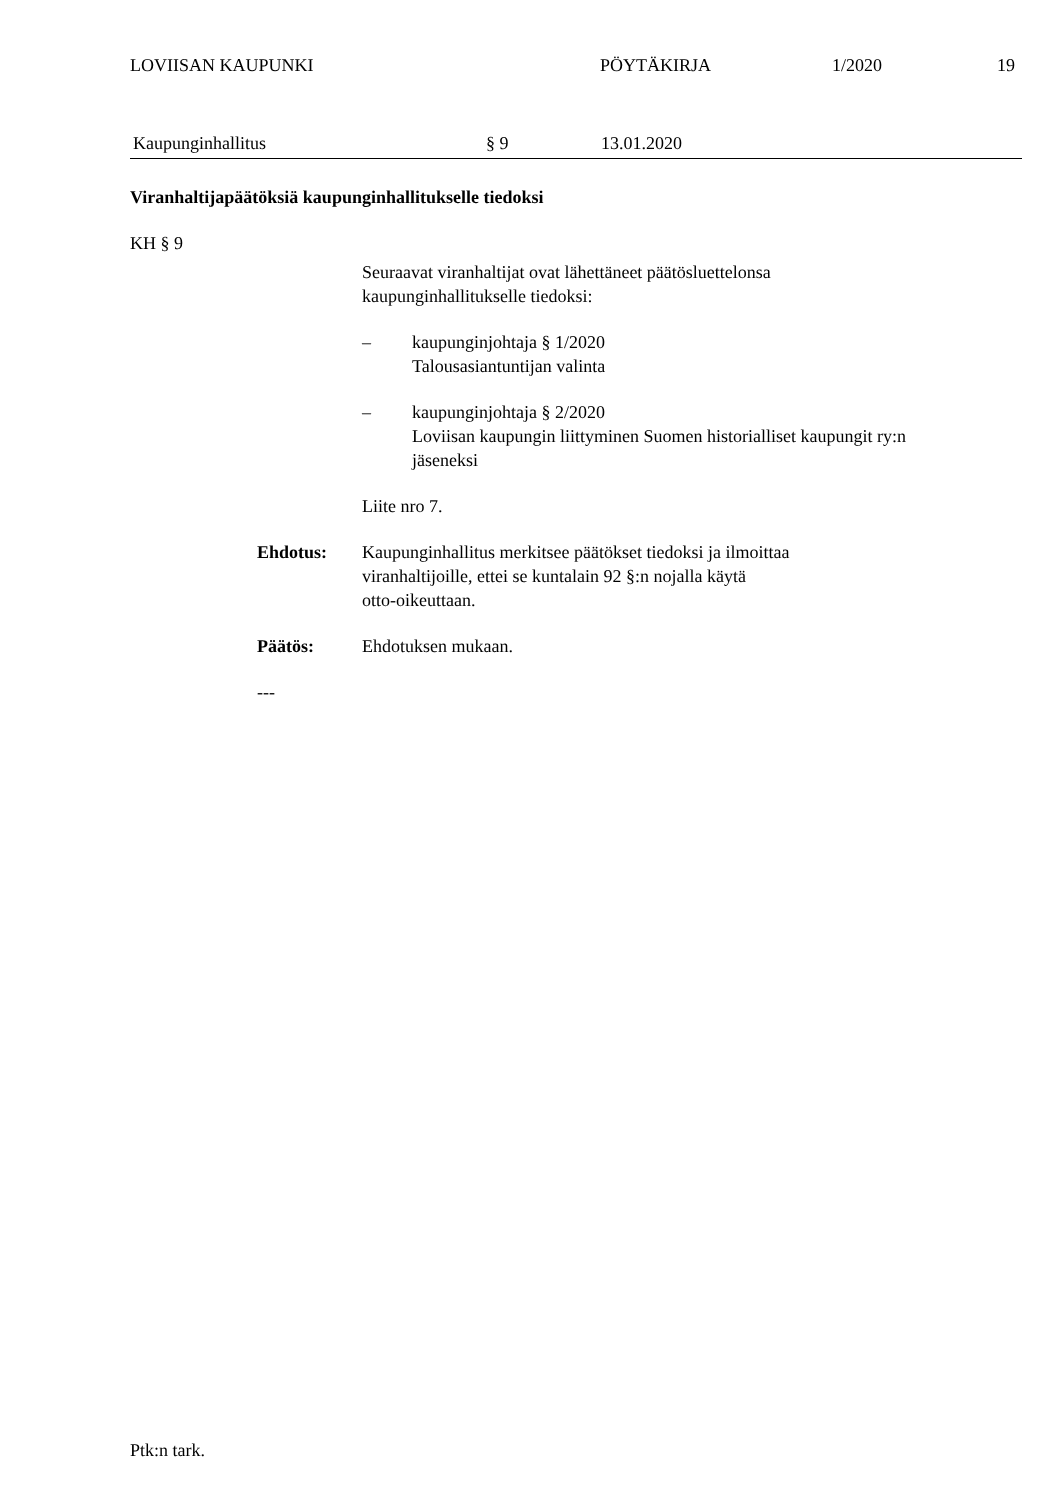LOVIISAN KAUPUNKI PÖYTÄKIRJA 1/2020 19
Kaupunginhallitus § 9 13.01.2020
Viranhaltijapäätöksiä kaupunginhallitukselle tiedoksi
KH § 9
Seuraavat viranhaltijat ovat lähettäneet päätösluettelonsa
kaupunginhallitukselle tiedoksi:
– kaupunginjohtaja § 1/2020
Talousasiantuntijan valinta
– kaupunginjohtaja § 2/2020
Loviisan kaupungin liittyminen Suomen historialliset kaupungit ry:n
jäseneksi
Liite nro 7.
Ehdotus: Kaupunginhallitus merkitsee päätökset tiedoksi ja ilmoittaa
viranhaltijoille, ettei se kuntalain 92 §:n nojalla käytä
otto-oikeuttaan.
Päätös: Ehdotuksen mukaan.
---
Ptk:n tark.